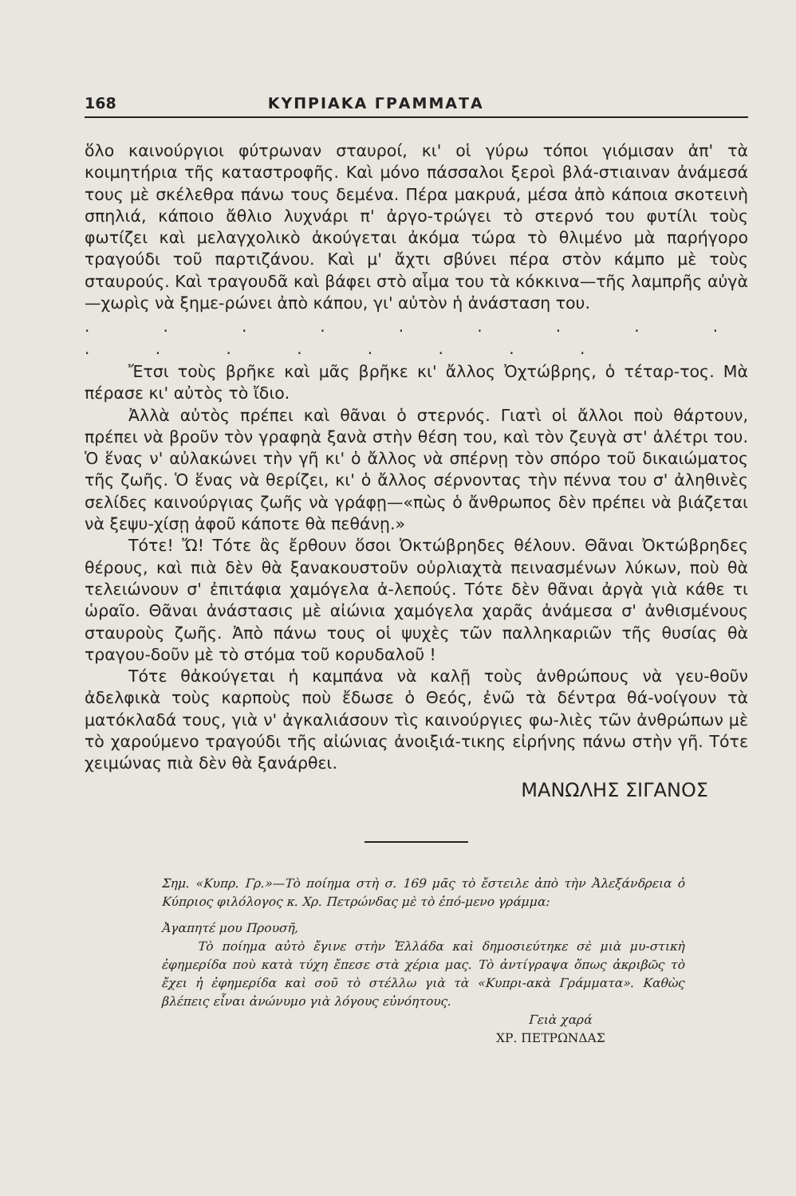168 ΚΥΠΡΙΑΚΑ ΓΡΑΜΜΑΤΑ
ὅλο καινούργιοι φύτρωναν σταυροί, κι' οἱ γύρω τόποι γιόμισαν ἀπ' τὰ κοιμητήρια τῆς καταστροφῆς. Καὶ μόνο πάσσαλοι ξεροὶ βλά-στιαιναν ἀνάμεσά τους μὲ σκέλεθρα πάνω τους δεμένα. Πέρα μακρυά, μέσα ἀπὸ κάποια σκοτεινὴ σπηλιά, κάποιο ἄθλιο λυχνάρι π' ἀργο-τρώγει τὸ στερνό του φυτίλι τοὺς φωτίζει καὶ μελαγχολικὸ ἀκούγεται ἀκόμα τώρα τὸ θλιμένο μὰ παρήγορο τραγούδι τοῦ παρτιζάνου. Καὶ μ' ἄχτι σβύνει πέρα στὸν κάμπο μὲ τοὺς σταυρούς. Καὶ τραγουδᾶ καὶ βάφει στὸ αἷμα του τὰ κόκκινα—τῆς λαμπρῆς αὐγὰ—χωρὶς νὰ ξημε-ρώνει ἀπὸ κάπου, γι' αὐτὸν ἡ ἀνάσταση του.
. . . . . . . . . . . . . . . . .
Ἔτσι τοὺς βρῆκε καὶ μᾶς βρῆκε κι' ἄλλος Ὀχτώβρης, ὁ τέταρ-τος. Μὰ πέρασε κι' αὐτὸς τὸ ἴδιο.
Ἀλλὰ αὐτὸς πρέπει καὶ θᾶναι ὁ στερνός. Γιατὶ οἱ ἄλλοι ποὺ θάρτουν, πρέπει νὰ βροῦν τὸν γραφηὰ ξανὰ στὴν θέση του, καὶ τὸν ζευγὰ στ' ἀλέτρι του. Ὁ ἕνας ν' αὐλακώνει τὴν γῆ κι' ὁ ἄλλος νὰ σπέρνῃ τὸν σπόρο τοῦ δικαιώματος τῆς ζωῆς. Ὁ ἕνας νὰ θερίζει, κι' ὁ ἄλλος σέρνοντας τὴν πέννα του σ' ἀληθινὲς σελίδες καινούργιας ζωῆς νὰ γράφῃ—«πὼς ὁ ἄνθρωπος δὲν πρέπει νὰ βιάζεται νὰ ξεψυ-χίσῃ ἀφοῦ κάποτε θὰ πεθάνῃ.»
Τότε! Ὤ! Τότε ἂς ἔρθουν ὅσοι Ὀκτώβρηδες θέλουν. Θᾶναι Ὀκτώβρηδες θέρους, καὶ πιὰ δὲν θὰ ξανακουστοῦν οὐρλιαχτὰ πεινασμένων λύκων, ποὺ θὰ τελειώνουν σ' ἐπιτάφια χαμόγελα ἀ-λεπούς. Τότε δὲν θᾶναι ἀργὰ γιὰ κάθε τι ὡραῖο. Θᾶναι ἀνάστασις μὲ αἰώνια χαμόγελα χαρᾶς ἀνάμεσα σ' ἀνθισμένους σταυροὺς ζωῆς. Ἀπὸ πάνω τους οἱ ψυχὲς τῶν παλληκαριῶν τῆς θυσίας θὰ τραγου-δοῦν μὲ τὸ στόμα τοῦ κορυδαλοῦ !
Τότε θἀκούγεται ἡ καμπάνα νὰ καλῇ τοὺς ἀνθρώπους νὰ γευ-θοῦν ἀδελφικὰ τοὺς καρποὺς ποὺ ἔδωσε ὁ Θεός, ἐνῶ τὰ δέντρα θά-νοίγουν τὰ ματόκλαδά τους, γιὰ ν' ἀγκαλιάσουν τὶς καινούργιες φω-λιὲς τῶν ἀνθρώπων μὲ τὸ χαρούμενο τραγούδι τῆς αἰώνιας ἀνοιξιά-τικης εἰρήνης πάνω στὴν γῆ. Τότε χειμώνας πιὰ δὲν θὰ ξανάρθει.
ΜΑΝΩΛΗΣ ΣΙΓΑΝΟΣ
Σημ. «Κυπρ. Γρ.»—Τὸ ποίημα στὴ σ. 169 μᾶς τὸ ἔστειλε ἀπὸ τὴν Ἀλεξάνδρεια ὁ Κύπριος φιλόλογος κ. Χρ. Πετρώνδας μὲ τὸ ἑπό-μενο γράμμα:
Ἀγαπητέ μου Πρoυσῆ,
Τὸ ποίημα αὐτὸ ἔγινε στὴν Ἑλλάδα καὶ δημοσιεύτηκε σὲ μιὰ μυ-στικὴ ἐφημερίδα ποὺ κατὰ τύχη ἔπεσε στὰ χέρια μας. Τὸ ἀντίγραψα ὅπως ἀκριβῶς τὸ ἔχει ἡ ἐφημερίδα καὶ σοῦ τὸ στέλλω γιὰ τὰ «Κυπρι-ακὰ Γράμματα». Καθὼς βλέπεις εἶναι ἀνώνυμο γιὰ λόγους εὐνόητους.
Γειὰ χαρά
ΧΡ. ΠΕΤΡΩΝΔΑΣ